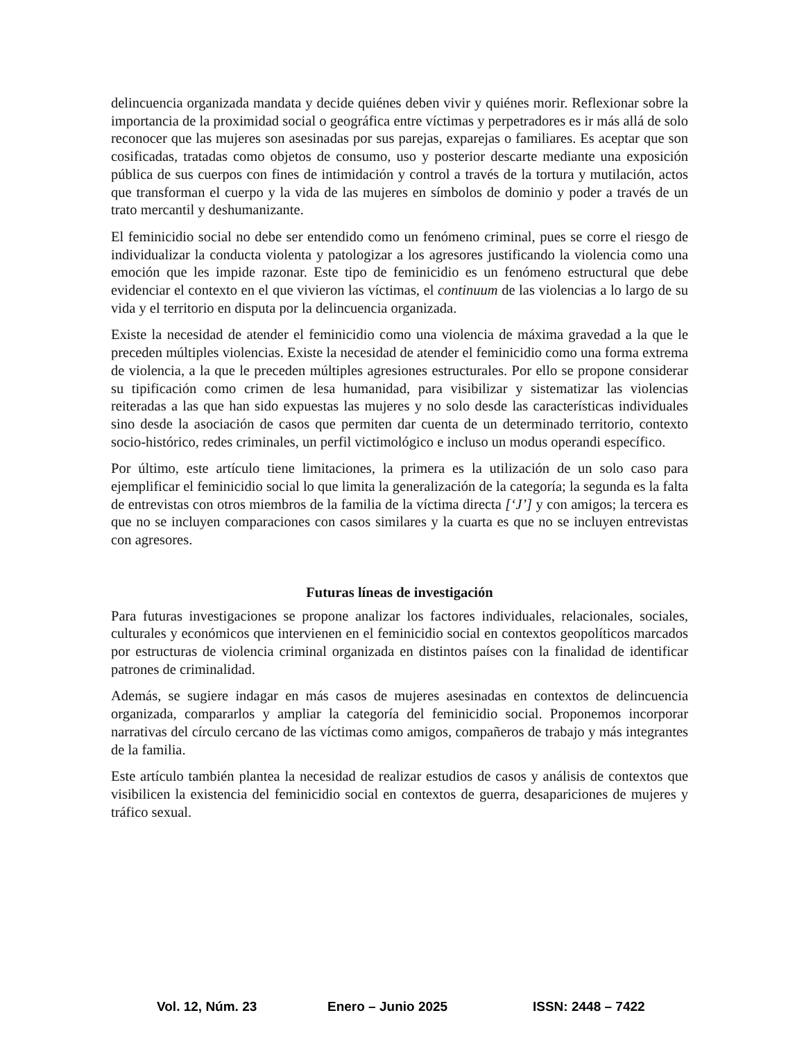delincuencia organizada mandata y decide quiénes deben vivir y quiénes morir. Reflexionar sobre la importancia de la proximidad social o geográfica entre víctimas y perpetradores es ir más allá de solo reconocer que las mujeres son asesinadas por sus parejas, exparejas o familiares. Es aceptar que son cosificadas, tratadas como objetos de consumo, uso y posterior descarte mediante una exposición pública de sus cuerpos con fines de intimidación y control a través de la tortura y mutilación, actos que transforman el cuerpo y la vida de las mujeres en símbolos de dominio y poder a través de un trato mercantil y deshumanizante.
El feminicidio social no debe ser entendido como un fenómeno criminal, pues se corre el riesgo de individualizar la conducta violenta y patologizar a los agresores justificando la violencia como una emoción que les impide razonar. Este tipo de feminicidio es un fenómeno estructural que debe evidenciar el contexto en el que vivieron las víctimas, el continuum de las violencias a lo largo de su vida y el territorio en disputa por la delincuencia organizada.
Existe la necesidad de atender el feminicidio como una violencia de máxima gravedad a la que le preceden múltiples violencias. Existe la necesidad de atender el feminicidio como una forma extrema de violencia, a la que le preceden múltiples agresiones estructurales. Por ello se propone considerar su tipificación como crimen de lesa humanidad, para visibilizar y sistematizar las violencias reiteradas a las que han sido expuestas las mujeres y no solo desde las características individuales sino desde la asociación de casos que permiten dar cuenta de un determinado territorio, contexto socio-histórico, redes criminales, un perfil victimológico e incluso un modus operandi específico.
Por último, este artículo tiene limitaciones, la primera es la utilización de un solo caso para ejemplificar el feminicidio social lo que limita la generalización de la categoría; la segunda es la falta de entrevistas con otros miembros de la familia de la víctima directa [‘J’] y con amigos; la tercera es que no se incluyen comparaciones con casos similares y la cuarta es que no se incluyen entrevistas con agresores.
Futuras líneas de investigación
Para futuras investigaciones se propone analizar los factores individuales, relacionales, sociales, culturales y económicos que intervienen en el feminicidio social en contextos geopolíticos marcados por estructuras de violencia criminal organizada en distintos países con la finalidad de identificar patrones de criminalidad.
Además, se sugiere indagar en más casos de mujeres asesinadas en contextos de delincuencia organizada, compararlos y ampliar la categoría del feminicidio social. Proponemos incorporar narrativas del círculo cercano de las víctimas como amigos, compañeros de trabajo y más integrantes de la familia.
Este artículo también plantea la necesidad de realizar estudios de casos y análisis de contextos que visibilicen la existencia del feminicidio social en contextos de guerra, desapariciones de mujeres y tráfico sexual.
Vol. 12, Núm. 23 Enero – Junio 2025 ISSN: 2448 – 7422